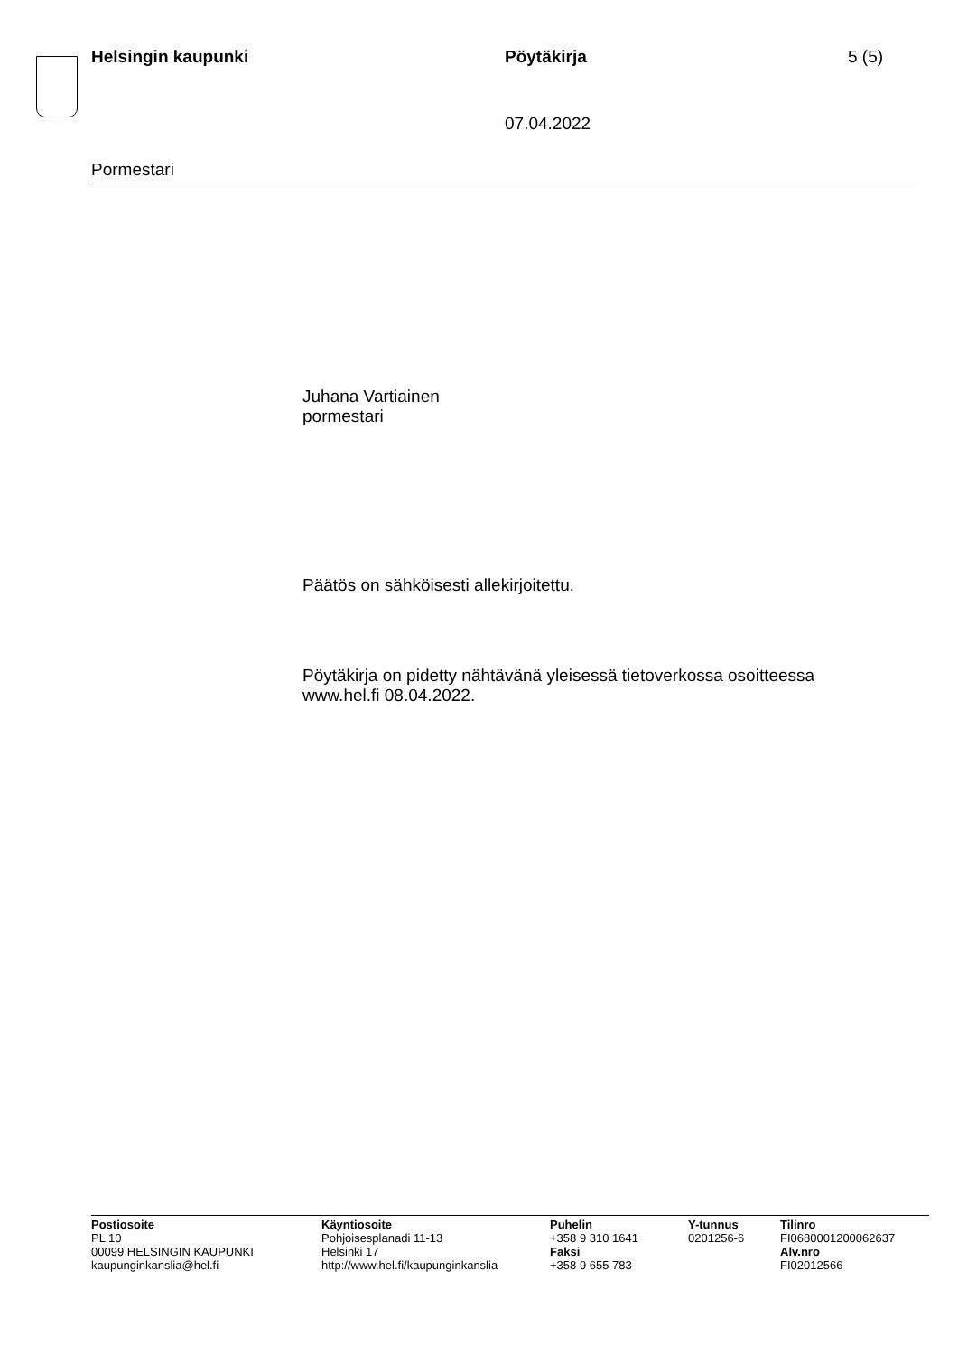Helsingin kaupunki Pöytäkirja 5 (5)
07.04.2022
Pormestari
Juhana Vartiainen
pormestari
Päätös on sähköisesti allekirjoitettu.
Pöytäkirja on pidetty nähtävänä yleisessä tietoverkossa osoitteessa
www.hel.fi 08.04.2022.
Postiosoite
PL 10
00099 HELSINGIN KAUPUNKI
kaupunginkanslia@hel.fi
Käyntiosoite
Pohjoisesplanadi 11-13
Helsinki 17
http://www.hel.fi/kaupunginkanslia
Puhelin
+358 9 310 1641
Faksi
+358 9 655 783
Y-tunnus
0201256-6
Tilinro
FI0680001200062637
Alv.nro
FI02012566